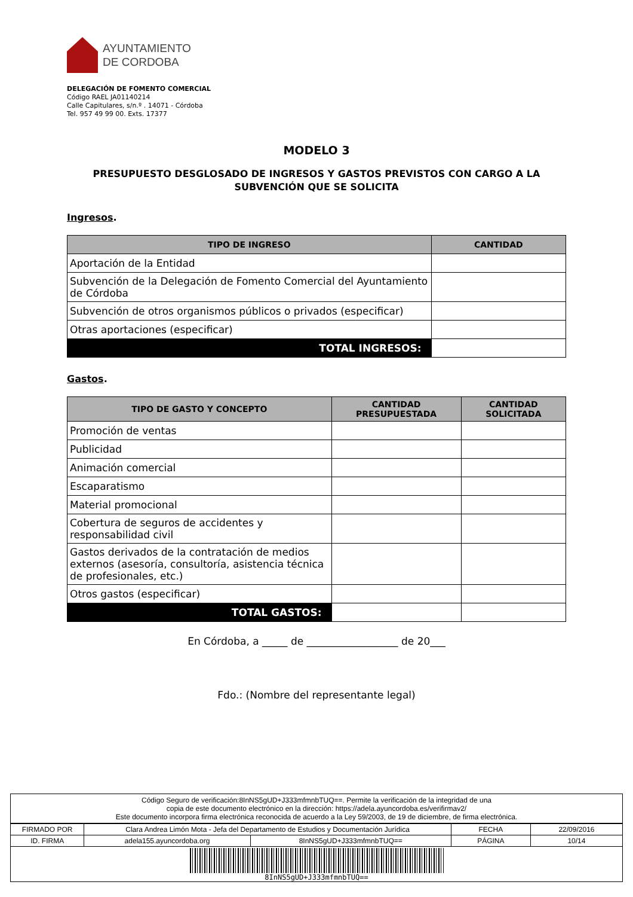AYUNTAMIENTO
DE CORDOBA
DELEGACIÓN DE FOMENTO COMERCIAL
Código RAEL JA01140214
Calle Capitulares, s/n.º . 14071 - Córdoba
Tel. 957 49 99 00. Exts. 17377
MODELO 3
PRESUPUESTO DESGLOSADO DE INGRESOS Y GASTOS PREVISTOS CON CARGO A LA SUBVENCIÓN QUE SE SOLICITA
Ingresos.
| TIPO DE INGRESO | CANTIDAD |
| --- | --- |
| Aportación de la Entidad | |
| Subvención de la Delegación de Fomento Comercial del Ayuntamiento de Córdoba | |
| Subvención de otros organismos públicos o privados (especificar) | |
| Otras aportaciones (especificar) | |
| TOTAL INGRESOS: | |
Gastos.
| TIPO DE GASTO Y CONCEPTO | CANTIDAD PRESUPUESTADA | CANTIDAD SOLICITADA |
| --- | --- | --- |
| Promoción de ventas | | |
| Publicidad | | |
| Animación comercial | | |
| Escaparatismo | | |
| Material promocional | | |
| Cobertura de seguros de accidentes y responsabilidad civil | | |
| Gastos derivados de la contratación de medios externos (asesoría, consultoría, asistencia técnica de profesionales, etc.) | | |
| Otros gastos (especificar) | | |
| TOTAL GASTOS: | | |
En Córdoba, a _____ de __________________ de 20___
Fdo.: (Nombre del representante legal)
Código Seguro de verificación:8InNS5gUD+J333mfmnbTUQ==. Permite la verificación de la integridad de una
copia de este documento electrónico en la dirección: https://adela.ayuncordoba.es/verifirmav2/
Este documento incorpora firma electrónica reconocida de acuerdo a la Ley 59/2003, de 19 de diciembre, de firma electrónica.
| FIRMADO POR | Clara Andrea Limón Mota - Jefa del Departamento de Estudios y Documentación Jurídica | | FECHA | 22/09/2016 |
| ID. FIRMA | adela155.ayuncordoba.org | 8InNS5gUD+J333mfmnbTUQ== | PÁGINA | 10/14 |
8InNS5gUD+J333mfmnbTUQ==